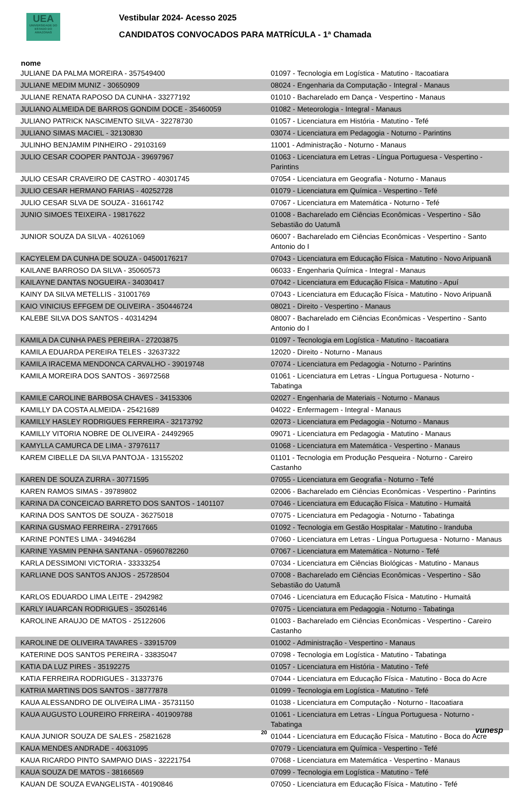UEA
UNIVERSIDADE DO ESTADO DO AMAZONAS
Vestibular 2024- Acesso 2025
CANDIDATOS CONVOCADOS PARA MATRÍCULA - 1ª Chamada
nome
| JULIANE DA PALMA MOREIRA - 357549400 | 01097 - Tecnologia em Logística - Matutino - Itacoatiara |
| JULIANE MEDIM MUNIZ - 30650909 | 08024 - Engenharia da Computação - Integral - Manaus |
| JULIANE RENATA RAPOSO DA CUNHA - 33277192 | 01010 - Bacharelado em Dança - Vespertino - Manaus |
| JULIANO ALMEIDA DE BARROS GONDIM DOCE - 35460059 | 01082 - Meteorologia - Integral - Manaus |
| JULIANO PATRICK NASCIMENTO SILVA - 32278730 | 01057 - Licenciatura em História - Matutino - Tefé |
| JULIANO SIMAS MACIEL - 32130830 | 03074 - Licenciatura em Pedagogia - Noturno - Parintins |
| JULINHO BENJAMIM PINHEIRO - 29103169 | 11001 - Administração - Noturno - Manaus |
| JULIO CESAR COOPER PANTOJA - 39697967 | 01063 - Licenciatura em Letras - Língua Portuguesa - Vespertino - Parintins |
| JULIO CESAR CRAVEIRO DE CASTRO - 40301745 | 07054 - Licenciatura em Geografia - Noturno - Manaus |
| JULIO CESAR HERMANO FARIAS - 40252728 | 01079 - Licenciatura em Química - Vespertino - Tefé |
| JULIO CESAR SLVA DE SOUZA - 31661742 | 07067 - Licenciatura em Matemática - Noturno - Tefé |
| JUNIO SIMOES TEIXEIRA - 19817622 | 01008 - Bacharelado em Ciências Econômicas - Vespertino - São Sebastião do Uatumã |
| JUNIOR SOUZA DA SILVA - 40261069 | 06007 - Bacharelado em Ciências Econômicas - Vespertino - Santo Antonio do I |
| KACYELEM DA CUNHA DE SOUZA - 04500176217 | 07043 - Licenciatura em Educação Física - Matutino - Novo Aripuanã |
| KAILANE BARROSO DA SILVA - 35060573 | 06033 - Engenharia Química - Integral - Manaus |
| KAILAYNE DANTAS NOGUEIRA - 34030417 | 07042 - Licenciatura em Educação Física - Matutino - Apuí |
| KAINY DA SILVA METELLIS - 31001769 | 07043 - Licenciatura em Educação Física - Matutino - Novo Aripuanã |
| KAIO VINICIUS EFFGEM DE OLIVEIRA - 350446724 | 08021 - Direito - Vespertino - Manaus |
| KALEBE SILVA DOS SANTOS - 40314294 | 08007 - Bacharelado em Ciências Econômicas - Vespertino - Santo Antonio do I |
| KAMILA DA CUNHA PAES PEREIRA - 27203875 | 01097 - Tecnologia em Logística - Matutino - Itacoatiara |
| KAMILA EDUARDA PEREIRA TELES - 32637322 | 12020 - Direito - Noturno - Manaus |
| KAMILA IRACEMA MENDONCA CARVALHO - 39019748 | 07074 - Licenciatura em Pedagogia - Noturno - Parintins |
| KAMILA MOREIRA DOS SANTOS - 36972568 | 01061 - Licenciatura em Letras - Língua Portuguesa - Noturno - Tabatinga |
| KAMILE CAROLINE BARBOSA CHAVES - 34153306 | 02027 - Engenharia de Materiais - Noturno - Manaus |
| KAMILLY DA COSTA ALMEIDA - 25421689 | 04022 - Enfermagem - Integral - Manaus |
| KAMILLY HASLEY RODRIGUES FERREIRA - 32173792 | 02073 - Licenciatura em Pedagogia - Noturno - Manaus |
| KAMILLY VITORIA NOBRE DE OLIVEIRA - 24492965 | 09071 - Licenciatura em Pedagogia - Matutino - Manaus |
| KAMYLLA CAMURCA DE LIMA - 37976117 | 01068 - Licenciatura em Matemática - Vespertino - Manaus |
| KAREM CIBELLE DA SILVA PANTOJA - 13155202 | 01101 - Tecnologia em Produção Pesqueira - Noturno - Careiro Castanho |
| KAREN DE SOUZA ZURRA - 30771595 | 07055 - Licenciatura em Geografia - Noturno - Tefé |
| KAREN RAMOS SIMAS - 39789802 | 02006 - Bacharelado em Ciências Econômicas - Vespertino - Parintins |
| KARINA DA CONCEICAO BARRETO DOS SANTOS - 1401107 | 07046 - Licenciatura em Educação Física - Matutino - Humaitá |
| KARINA DOS SANTOS DE SOUZA - 36275018 | 07075 - Licenciatura em Pedagogia - Noturno - Tabatinga |
| KARINA GUSMAO FERREIRA - 27917665 | 01092 - Tecnologia em Gestão Hospitalar - Matutino - Iranduba |
| KARINE PONTES LIMA - 34946284 | 07060 - Licenciatura em Letras - Língua Portuguesa - Noturno - Manaus |
| KARINE YASMIN PENHA SANTANA - 05960782260 | 07067 - Licenciatura em Matemática - Noturno - Tefé |
| KARLA DESSIMONI VICTORIA - 33333254 | 07034 - Licenciatura em Ciências Biológicas - Matutino - Manaus |
| KARLIANE DOS SANTOS ANJOS - 25728504 | 07008 - Bacharelado em Ciências Econômicas - Vespertino - São Sebastião do Uatumã |
| KARLOS EDUARDO LIMA LEITE - 2942982 | 07046 - Licenciatura em Educação Física - Matutino - Humaitá |
| KARLY IAUARCAN RODRIGUES - 35026146 | 07075 - Licenciatura em Pedagogia - Noturno - Tabatinga |
| KAROLINE ARAUJO DE MATOS - 25122606 | 01003 - Bacharelado em Ciências Econômicas - Vespertino - Careiro Castanho |
| KAROLINE DE OLIVEIRA TAVARES - 33915709 | 01002 - Administração - Vespertino - Manaus |
| KATERINE DOS SANTOS PEREIRA - 33835047 | 07098 - Tecnologia em Logística - Matutino - Tabatinga |
| KATIA DA LUZ PIRES - 35192275 | 01057 - Licenciatura em História - Matutino - Tefé |
| KATIA FERREIRA RODRIGUES - 31337376 | 07044 - Licenciatura em Educação Física - Matutino - Boca do Acre |
| KATRIA MARTINS DOS SANTOS - 38777878 | 01099 - Tecnologia em Logística - Matutino - Tefé |
| KAUA ALESSANDRO DE OLIVEIRA LIMA - 35731150 | 01038 - Licenciatura em Computação - Noturno - Itacoatiara |
| KAUA AUGUSTO LOUREIRO FRREIRA - 401909788 | 01061 - Licenciatura em Letras - Língua Portuguesa - Noturno - Tabatinga |
| KAUA JUNIOR SOUZA DE SALES - 25821628 | 01044 - Licenciatura em Educação Física - Matutino - Boca do Acre |
| KAUA MENDES ANDRADE - 40631095 | 07079 - Licenciatura em Química - Vespertino - Tefé |
| KAUA RICARDO PINTO SAMPAIO DIAS - 32221754 | 07068 - Licenciatura em Matemática - Vespertino - Manaus |
| KAUA SOUZA DE MATOS - 38166569 | 07099 - Tecnologia em Logística - Matutino - Tefé |
| KAUAN DE SOUZA EVANGELISTA - 40190846 | 07050 - Licenciatura em Educação Física - Matutino - Tefé |
20 vunesp